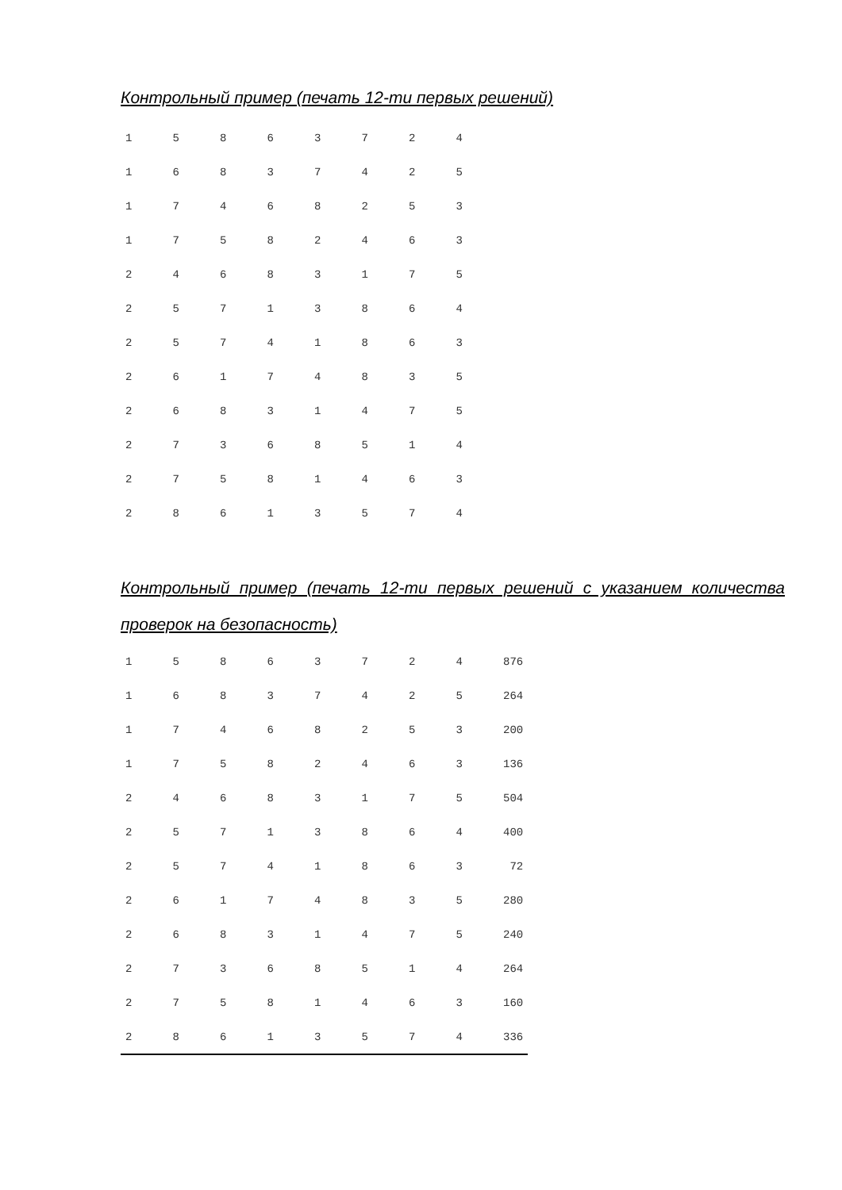Контрольный пример (печать 12-ти первых решений)
| 1 | 5 | 8 | 6 | 3 | 7 | 2 | 4 |
| 1 | 6 | 8 | 3 | 7 | 4 | 2 | 5 |
| 1 | 7 | 4 | 6 | 8 | 2 | 5 | 3 |
| 1 | 7 | 5 | 8 | 2 | 4 | 6 | 3 |
| 2 | 4 | 6 | 8 | 3 | 1 | 7 | 5 |
| 2 | 5 | 7 | 1 | 3 | 8 | 6 | 4 |
| 2 | 5 | 7 | 4 | 1 | 8 | 6 | 3 |
| 2 | 6 | 1 | 7 | 4 | 8 | 3 | 5 |
| 2 | 6 | 8 | 3 | 1 | 4 | 7 | 5 |
| 2 | 7 | 3 | 6 | 8 | 5 | 1 | 4 |
| 2 | 7 | 5 | 8 | 1 | 4 | 6 | 3 |
| 2 | 8 | 6 | 1 | 3 | 5 | 7 | 4 |
Контрольный пример (печать 12-ти первых решений с указанием количества проверок на безопасность)
| 1 | 5 | 8 | 6 | 3 | 7 | 2 | 4 | 876 |
| 1 | 6 | 8 | 3 | 7 | 4 | 2 | 5 | 264 |
| 1 | 7 | 4 | 6 | 8 | 2 | 5 | 3 | 200 |
| 1 | 7 | 5 | 8 | 2 | 4 | 6 | 3 | 136 |
| 2 | 4 | 6 | 8 | 3 | 1 | 7 | 5 | 504 |
| 2 | 5 | 7 | 1 | 3 | 8 | 6 | 4 | 400 |
| 2 | 5 | 7 | 4 | 1 | 8 | 6 | 3 | 72 |
| 2 | 6 | 1 | 7 | 4 | 8 | 3 | 5 | 280 |
| 2 | 6 | 8 | 3 | 1 | 4 | 7 | 5 | 240 |
| 2 | 7 | 3 | 6 | 8 | 5 | 1 | 4 | 264 |
| 2 | 7 | 5 | 8 | 1 | 4 | 6 | 3 | 160 |
| 2 | 8 | 6 | 1 | 3 | 5 | 7 | 4 | 336 |